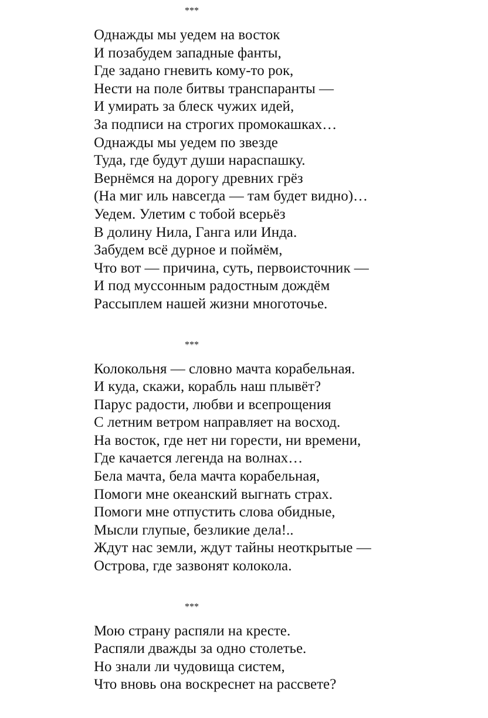***
Однажды мы уедем на восток
И позабудем западные фанты,
Где задано гневить кому-то рок,
Нести на поле битвы транспаранты —
И умирать за блеск чужих идей,
За подписи на строгих промокашках…
Однажды мы уедем по звезде
Туда, где будут души нараспашку.
Вернёмся на дорогу древних грёз
(На миг иль навсегда — там будет видно)…
Уедем. Улетим с тобой всерьёз
В долину Нила, Ганга или Инда.
Забудем всё дурное и поймём,
Что вот — причина, суть, первоисточник —
И под муссонным радостным дождём
Рассыплем нашей жизни многоточье.
***
Колокольня — словно мачта корабельная.
И куда, скажи, корабль наш плывёт?
Парус радости, любви и всепрощения
С летним ветром направляет на восход.
На восток, где нет ни горести, ни времени,
Где качается легенда на волнах…
Бела мачта, бела мачта корабельная,
Помоги мне океанский выгнать страх.
Помоги мне отпустить слова обидные,
Мысли глупые, безликие дела!..
Ждут нас земли, ждут тайны неоткрытые —
Острова, где зазвонят колокола.
***
Мою страну распяли на кресте.
Распяли дважды за одно столетье.
Но знали ли чудовища систем,
Что вновь она воскреснет на рассвете?